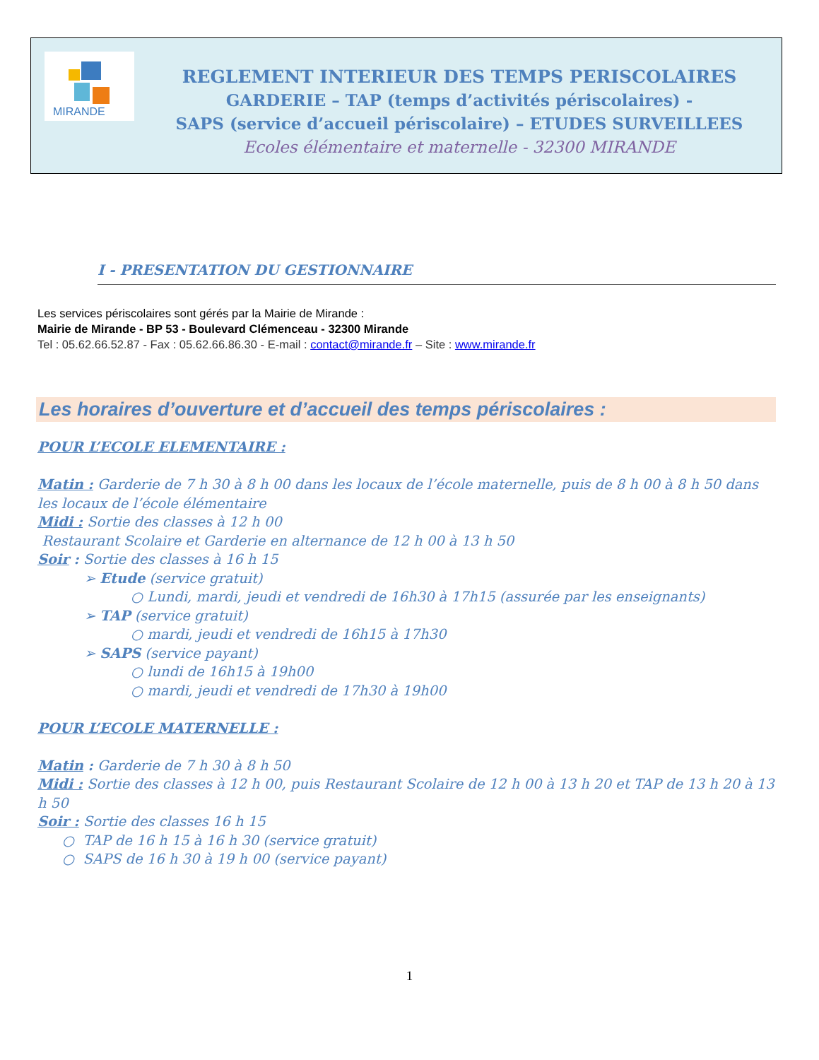MIRANDE
REGLEMENT INTERIEUR DES TEMPS PERISCOLAIRES
GARDERIE – TAP (temps d’activités périscolaires) -
SAPS (service d’accueil périscolaire) – ETUDES SURVEILLEES
Ecoles élémentaire et maternelle - 32300 MIRANDE
I - PRESENTATION DU GESTIONNAIRE
Les services périscolaires sont gérés par la Mairie de Mirande :
Mairie de Mirande - BP 53 - Boulevard Clémenceau - 32300 Mirande
Tel : 05.62.66.52.87 - Fax : 05.62.66.86.30 - E-mail : contact@mirande.fr – Site : www.mirande.fr
Les horaires d’ouverture et d’accueil des temps périscolaires :
POUR L’ECOLE ELEMENTAIRE :
Matin : Garderie de 7 h 30 à 8 h 00 dans les locaux de l’école maternelle, puis de 8 h 00 à 8 h 50 dans les locaux de l’école élémentaire
Midi : Sortie des classes à 12 h 00
Restaurant Scolaire et Garderie en alternance de 12 h 00 à 13 h 50
Soir : Sortie des classes à 16 h 15
➢ Etude (service gratuit)
○ Lundi, mardi, jeudi et vendredi de 16h30 à 17h15 (assurée par les enseignants)
➢ TAP (service gratuit)
○ mardi, jeudi et vendredi de 16h15 à 17h30
➢ SAPS (service payant)
○ lundi de 16h15 à 19h00
○ mardi, jeudi et vendredi de 17h30 à 19h00
POUR L’ECOLE MATERNELLE :
Matin : Garderie de 7 h 30 à 8 h 50
Midi : Sortie des classes à 12 h 00, puis Restaurant Scolaire de 12 h 00 à 13 h 20 et TAP de 13 h 20 à 13 h 50
Soir : Sortie des classes 16 h 15
○ TAP de 16 h 15 à 16 h 30 (service gratuit)
○ SAPS de 16 h 30 à 19 h 00 (service payant)
1